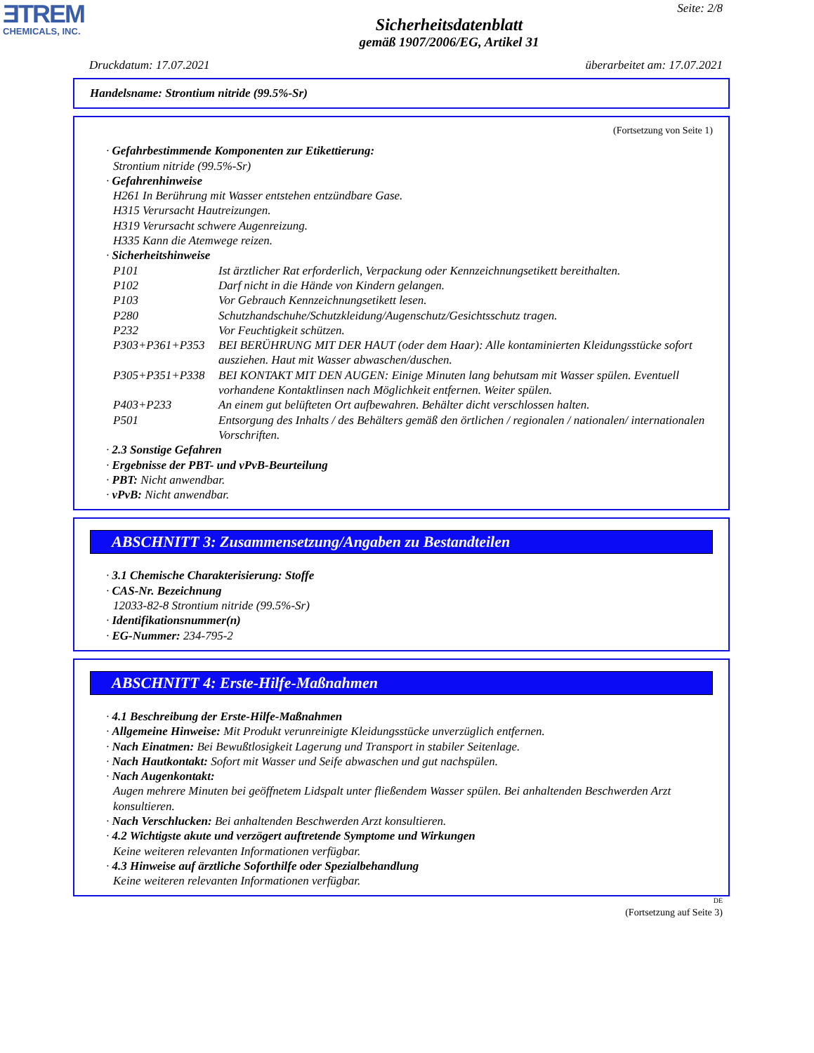ƎTREM
CHEMICALS, INC.
Seite: 2/8
Sicherheitsdatenblatt
gemäß 1907/2006/EG, Artikel 31
Druckdatum: 17.07.2021 überarbeitet am: 17.07.2021
Handelsname: Strontium nitride (99.5%-Sr)
(Fortsetzung von Seite 1)
· Gefahrbestimmende Komponenten zur Etikettierung:
Strontium nitride (99.5%-Sr)
· Gefahrenhinweise
H261 In Berührung mit Wasser entstehen entzündbare Gase.
H315 Verursacht Hautreizungen.
H319 Verursacht schwere Augenreizung.
H335 Kann die Atemwege reizen.
· Sicherheitshinweise
P101 Ist ärztlicher Rat erforderlich, Verpackung oder Kennzeichnungsetikett bereithalten.
P102 Darf nicht in die Hände von Kindern gelangen.
P103 Vor Gebrauch Kennzeichnungsetikett lesen.
P280 Schutzhandschuhe/Schutzkleidung/Augenschutz/Gesichtsschutz tragen.
P232 Vor Feuchtigkeit schützen.
P303+P361+P353 BEI BERÜHRUNG MIT DER HAUT (oder dem Haar): Alle kontaminierten Kleidungsstücke sofort ausziehen. Haut mit Wasser abwaschen/duschen.
P305+P351+P338 BEI KONTAKT MIT DEN AUGEN: Einige Minuten lang behutsam mit Wasser spülen. Eventuell vorhandene Kontaktlinsen nach Möglichkeit entfernen. Weiter spülen.
P403+P233 An einem gut belüfteten Ort aufbewahren. Behälter dicht verschlossen halten.
P501 Entsorgung des Inhalts / des Behälters gemäß den örtlichen / regionalen / nationalen/ internationalen Vorschriften.
· 2.3 Sonstige Gefahren
· Ergebnisse der PBT- und vPvB-Beurteilung
· PBT: Nicht anwendbar.
· vPvB: Nicht anwendbar.
ABSCHNITT 3: Zusammensetzung/Angaben zu Bestandteilen
· 3.1 Chemische Charakterisierung: Stoffe
· CAS-Nr. Bezeichnung
12033-82-8 Strontium nitride (99.5%-Sr)
· Identifikationsnummer(n)
· EG-Nummer: 234-795-2
ABSCHNITT 4: Erste-Hilfe-Maßnahmen
· 4.1 Beschreibung der Erste-Hilfe-Maßnahmen
· Allgemeine Hinweise: Mit Produkt verunreinigte Kleidungsstücke unverzüglich entfernen.
· Nach Einatmen: Bei Bewußtlosigkeit Lagerung und Transport in stabiler Seitenlage.
· Nach Hautkontakt: Sofort mit Wasser und Seife abwaschen und gut nachspülen.
· Nach Augenkontakt:
Augen mehrere Minuten bei geöffnetem Lidspalt unter fließendem Wasser spülen. Bei anhaltenden Beschwerden Arzt konsultieren.
· Nach Verschlucken: Bei anhaltenden Beschwerden Arzt konsultieren.
· 4.2 Wichtigste akute und verzögert auftretende Symptome und Wirkungen
Keine weiteren relevanten Informationen verfügbar.
· 4.3 Hinweise auf ärztliche Soforthilfe oder Spezialbehandlung
Keine weiteren relevanten Informationen verfügbar.
DE
(Fortsetzung auf Seite 3)